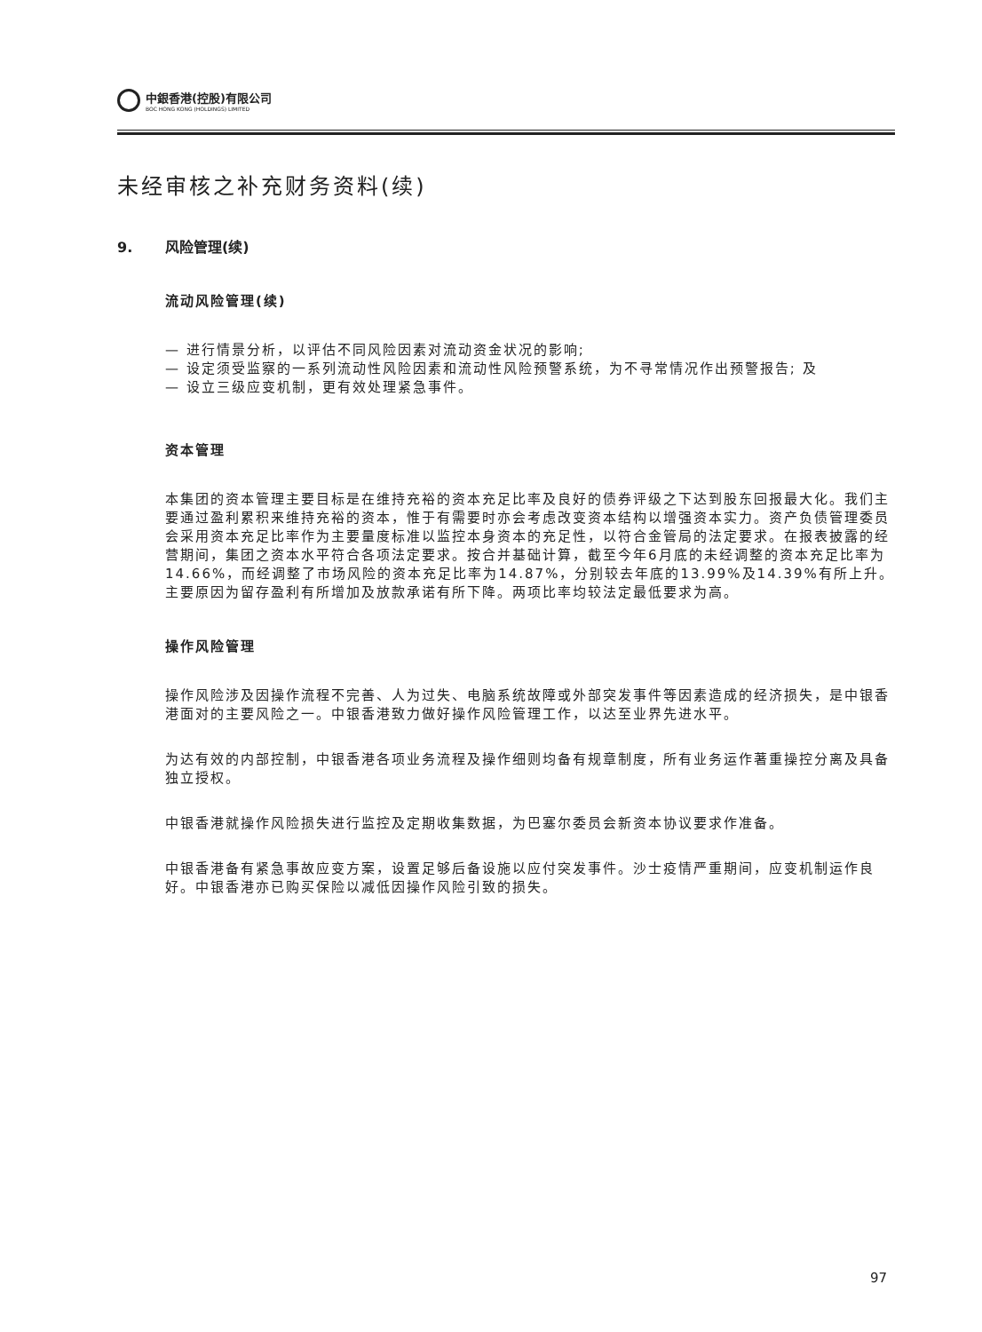中銀香港(控股)有限公司
BOC HONG KONG (HOLDINGS) LIMITED
未经审核之补充财务资料(续)
9. 风险管理(续)
流动风险管理(续)
— 进行情景分析，以评估不同风险因素对流动资金状况的影响;
— 设定须受监察的一系列流动性风险因素和流动性风险预警系统，为不寻常情况作出预警报告; 及
— 设立三级应变机制，更有效处理紧急事件。
资本管理
本集团的资本管理主要目标是在维持充裕的资本充足比率及良好的债券评级之下达到股东回报最大化。我们主要通过盈利累积来维持充裕的资本，惟于有需要时亦会考虑改变资本结构以增强资本实力。资产负债管理委员会采用资本充足比率作为主要量度标准以监控本身资本的充足性，以符合金管局的法定要求。在报表披露的经营期间，集团之资本水平符合各项法定要求。按合并基础计算，截至今年6月底的未经调整的资本充足比率为14.66%，而经调整了市场风险的资本充足比率为14.87%，分别较去年底的13.99%及14.39%有所上升。主要原因为留存盈利有所增加及放款承诺有所下降。两项比率均较法定最低要求为高。
操作风险管理
操作风险涉及因操作流程不完善、人为过失、电脑系统故障或外部突发事件等因素造成的经济损失，是中银香港面对的主要风险之一。中银香港致力做好操作风险管理工作，以达至业界先进水平。
为达有效的内部控制，中银香港各项业务流程及操作细则均备有规章制度，所有业务运作著重操控分离及具备独立授权。
中银香港就操作风险损失进行监控及定期收集数据，为巴塞尔委员会新资本协议要求作准备。
中银香港备有紧急事故应变方案，设置足够后备设施以应付突发事件。沙士疫情严重期间，应变机制运作良好。中银香港亦已购买保险以减低因操作风险引致的损失。
97